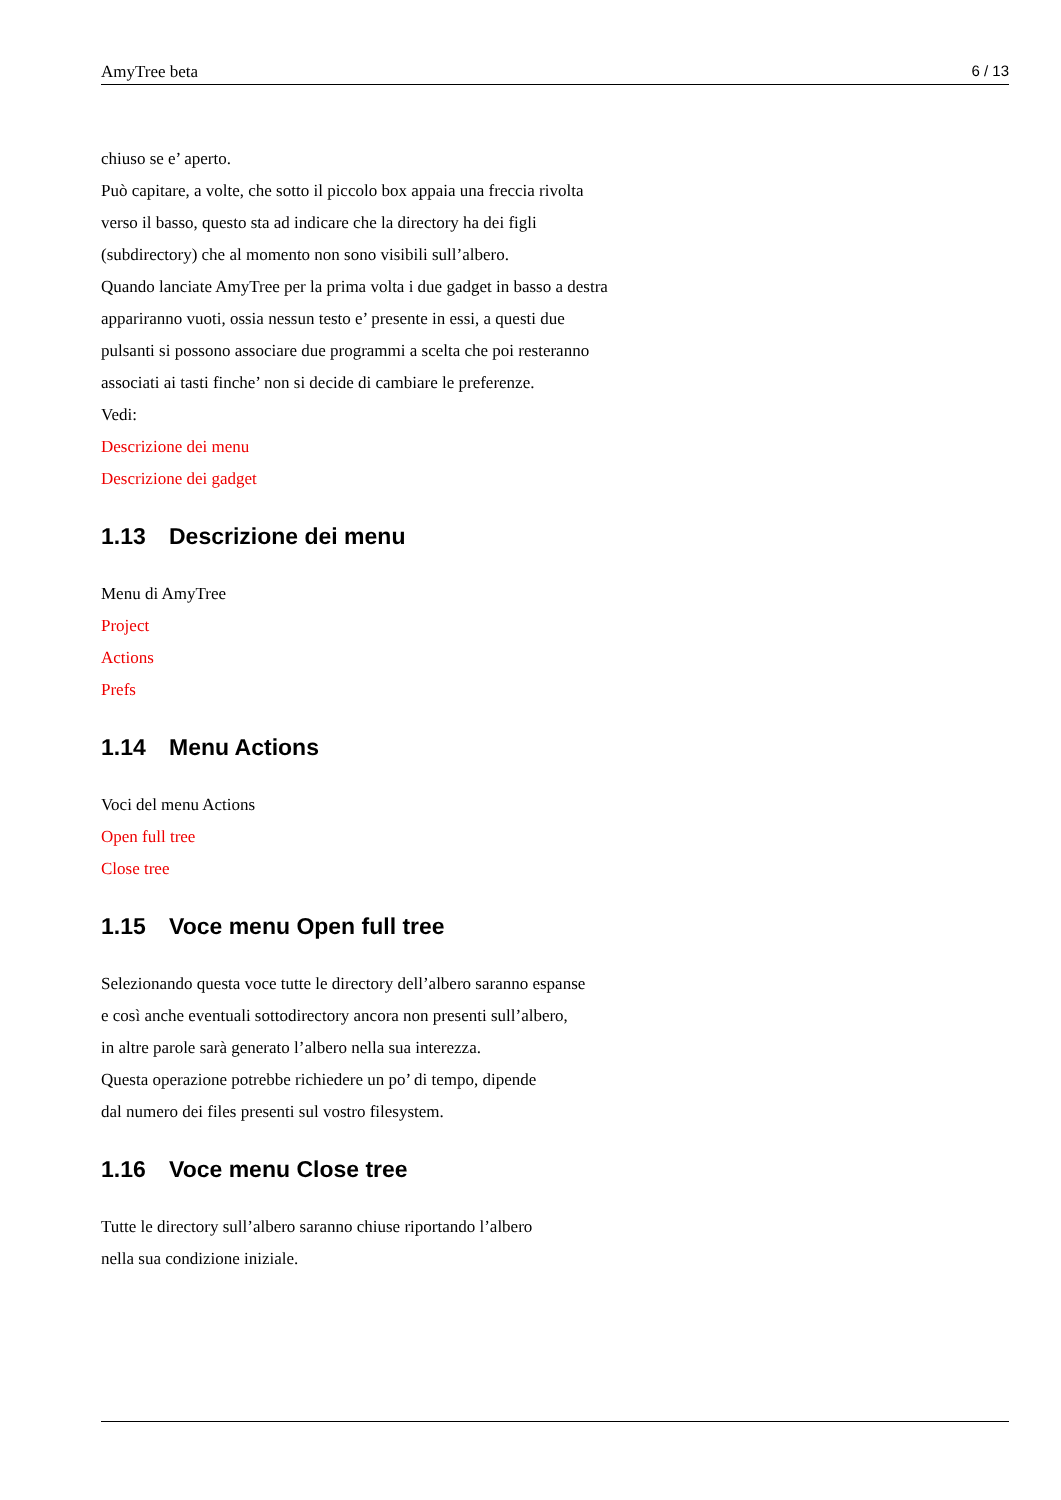AmyTree beta 6 / 13
chiuso se e’ aperto.
Può capitare, a volte, che sotto il piccolo box appaia una freccia rivolta
verso il basso, questo sta ad indicare che la directory ha dei figli
(subdirectory) che al momento non sono visibili sull’albero.
Quando lanciate AmyTree per la prima volta i due gadget in basso a destra
appariranno vuoti, ossia nessun testo e’ presente in essi, a questi due
pulsanti si possono associare due programmi a scelta che poi resteranno
associati ai tasti finche’ non si decide di cambiare le preferenze.
Vedi:
Descrizione dei menu
Descrizione dei gadget
1.13 Descrizione dei menu
Menu di AmyTree
Project
Actions
Prefs
1.14 Menu Actions
Voci del menu Actions
Open full tree
Close tree
1.15 Voce menu Open full tree
Selezionando questa voce tutte le directory dell’albero saranno espanse
e così anche eventuali sottodirectory ancora non presenti sull’albero,
in altre parole sarà generato l’albero nella sua interezza.
Questa operazione potrebbe richiedere un po’ di tempo, dipende
dal numero dei files presenti sul vostro filesystem.
1.16 Voce menu Close tree
Tutte le directory sull’albero saranno chiuse riportando l’albero
nella sua condizione iniziale.